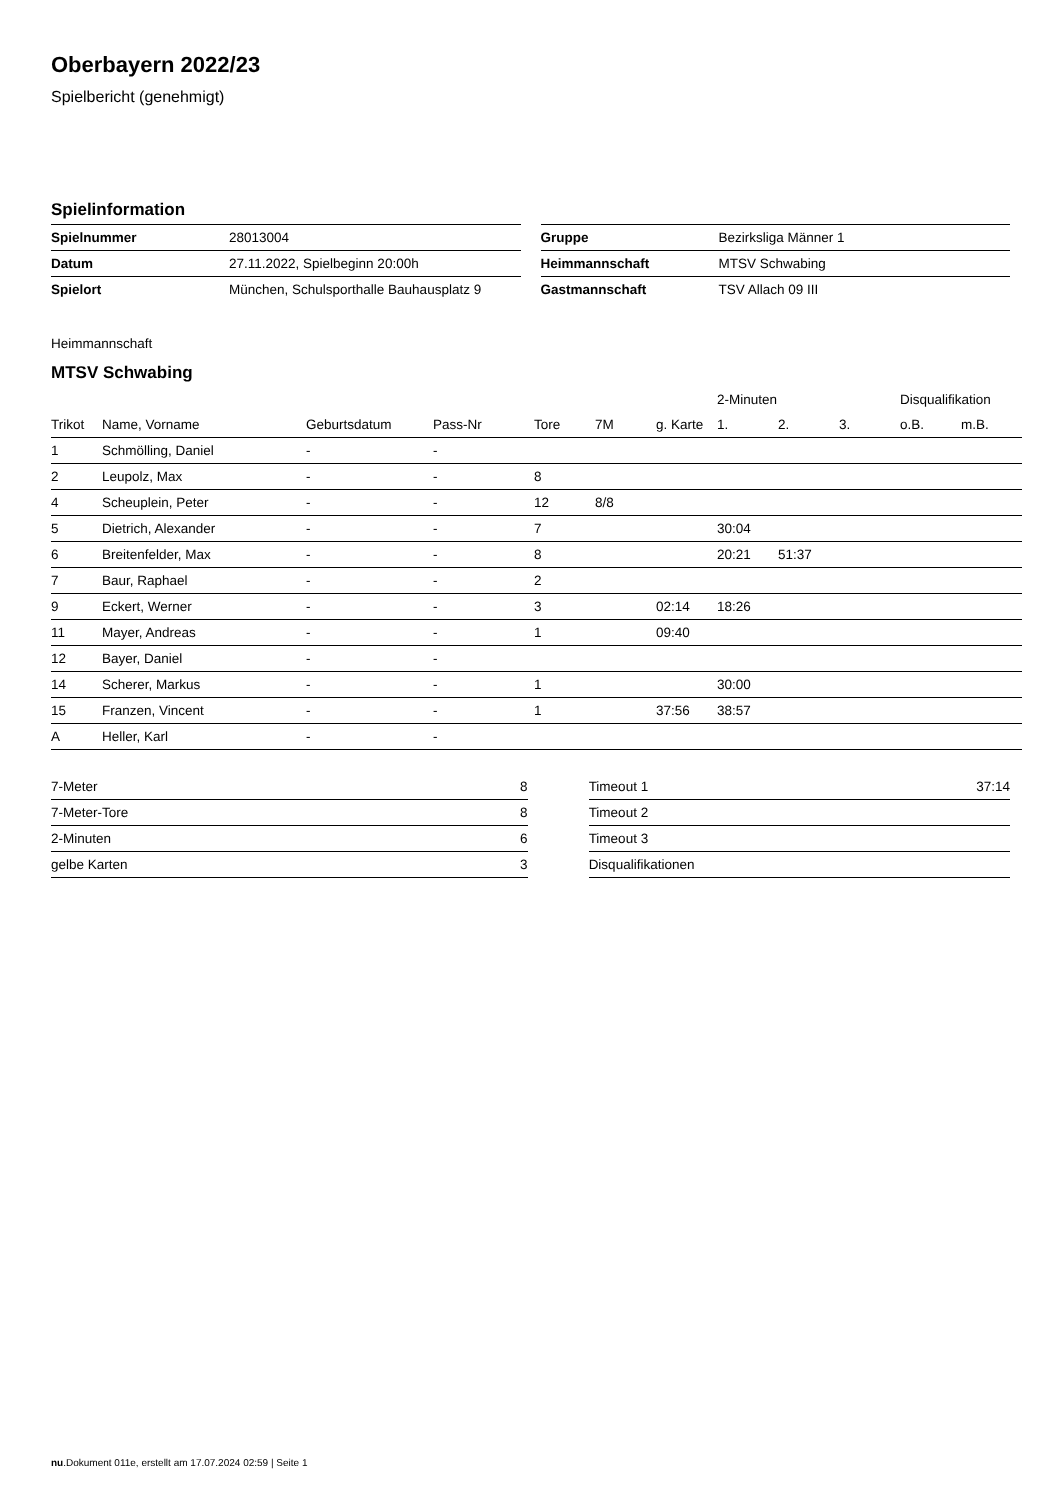Oberbayern 2022/23
Spielbericht (genehmigt)
Spielinformation
| Spielnummer | 28013004 |
| Datum | 27.11.2022, Spielbeginn 20:00h |
| Spielort | München, Schulsporthalle Bauhausplatz 9 |
| Gruppe | Bezirksliga Männer 1 |
| Heimmannschaft | MTSV Schwabing |
| Gastmannschaft | TSV Allach 09 III |
Heimmannschaft
MTSV Schwabing
| | | | | | | | 2-Minuten | | | Disqualifikation | |
| --- | --- | --- | --- | --- | --- | --- | --- | --- | --- | --- | --- |
| Trikot | Name, Vorname | Geburtsdatum | Pass-Nr | Tore | 7M | g. Karte | 1. | 2. | 3. | o.B. | m.B. |
| 1 | Schmölling, Daniel | - | - | | | | | | | | |
| 2 | Leupolz, Max | - | - | 8 | | | | | | | |
| 4 | Scheuplein, Peter | - | - | 12 | 8/8 | | | | | | |
| 5 | Dietrich, Alexander | - | - | 7 | | | 30:04 | | | | |
| 6 | Breitenfelder, Max | - | - | 8 | | | 20:21 | 51:37 | | | |
| 7 | Baur, Raphael | - | - | 2 | | | | | | | |
| 9 | Eckert, Werner | - | - | 3 | | 02:14 | 18:26 | | | | |
| 11 | Mayer, Andreas | - | - | 1 | | 09:40 | | | | | |
| 12 | Bayer, Daniel | - | - | | | | | | | | |
| 14 | Scherer, Markus | - | - | 1 | | | 30:00 | | | | |
| 15 | Franzen, Vincent | - | - | 1 | | 37:56 | 38:57 | | | | |
| A | Heller, Karl | - | - | | | | | | | | |
| 7-Meter | 8 |
| 7-Meter-Tore | 8 |
| 2-Minuten | 6 |
| gelbe Karten | 3 |
| Timeout 1 | 37:14 |
| Timeout 2 | |
| Timeout 3 | |
| Disqualifikationen | |
nu.Dokument 011e, erstellt am 17.07.2024 02:59 | Seite 1